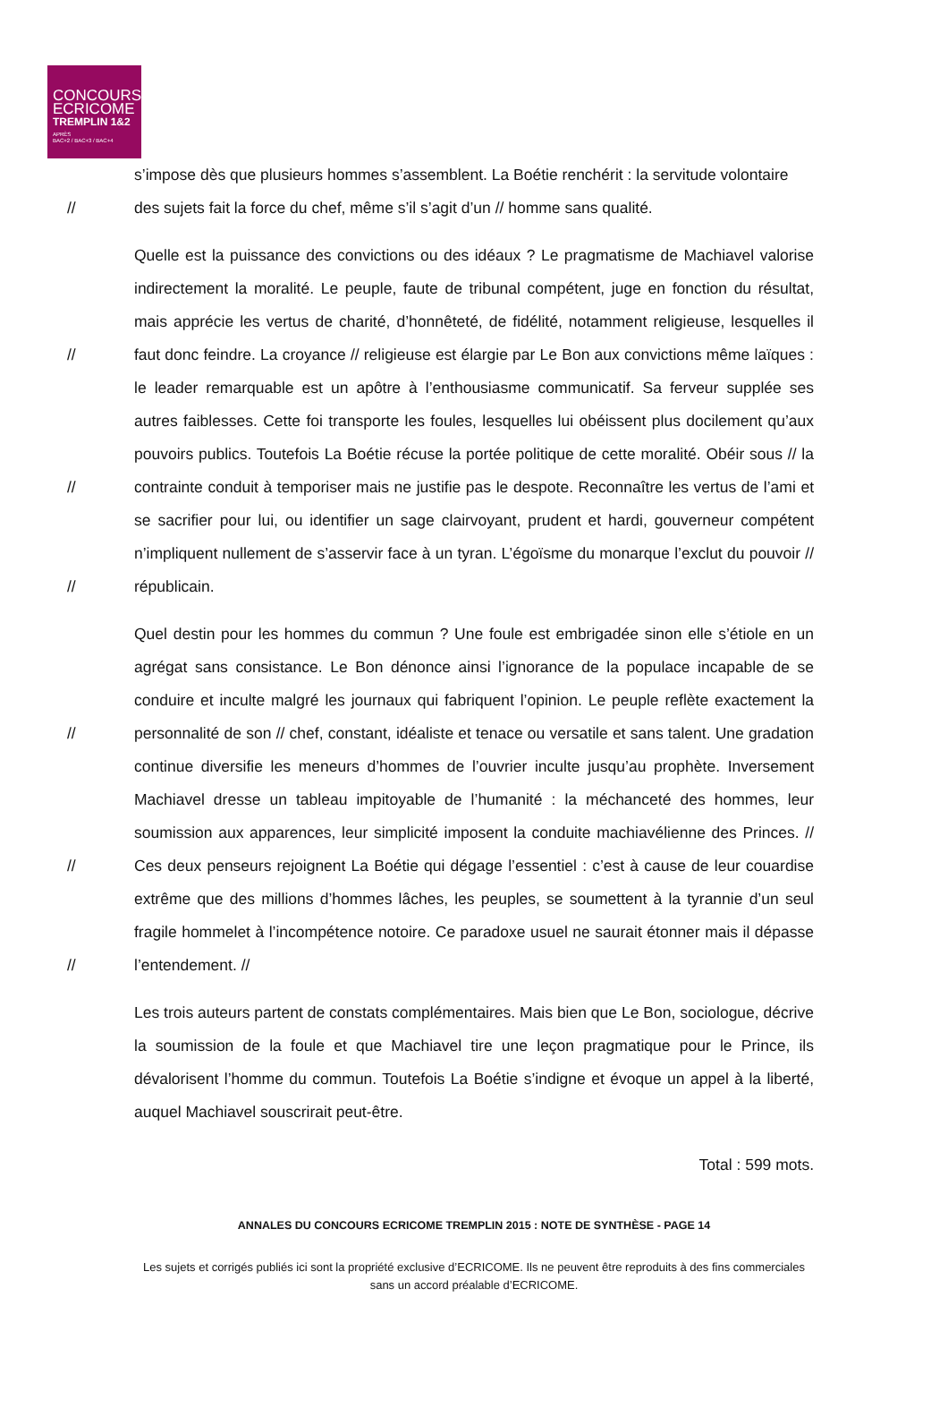CONCOURS
ECRICOME
TREMPLIN 1&2
APRÈS
BAC+2 / BAC+3 / BAC+4
s’impose dès que plusieurs hommes s’assemblent. La Boétie renchérit : la servitude volontaire
// des sujets fait la force du chef, même s’il s’agit d’un // homme sans qualité.
//
//
//
Quelle est la puissance des convictions ou des idéaux ? Le pragmatisme de Machiavel valorise indirectement la moralité. Le peuple, faute de tribunal compétent, juge en fonction du résultat, mais apprécie les vertus de charité, d’honnêteté, de fidélité, notamment religieuse, lesquelles il faut donc feindre. La croyance // religieuse est élargie par Le Bon aux convictions même laïques : le leader remarquable est un apôtre à l’enthousiasme communicatif. Sa ferveur supplée ses autres faiblesses. Cette foi transporte les foules, lesquelles lui obéissent plus docilement qu’aux pouvoirs publics. Toutefois La Boétie récuse la portée politique de cette moralité. Obéir sous // la contrainte conduit à temporiser mais ne justifie pas le despote. Reconnaître les vertus de l’ami et se sacrifier pour lui, ou identifier un sage clairvoyant, prudent et hardi, gouverneur compétent n’impliquent nullement de s’asservir face à un tyran. L’égoïsme du monarque l’exclut du pouvoir // républicain.
//
//
//
Quel destin pour les hommes du commun ? Une foule est embrigadée sinon elle s’étiole en un agrégat sans consistance. Le Bon dénonce ainsi l’ignorance de la populace incapable de se conduire et inculte malgré les journaux qui fabriquent l’opinion. Le peuple reflète exactement la personnalité de son // chef, constant, idéaliste et tenace ou versatile et sans talent. Une gradation continue diversifie les meneurs d’hommes de l’ouvrier inculte jusqu’au prophète. Inversement Machiavel dresse un tableau impitoyable de l’humanité : la méchanceté des hommes, leur soumission aux apparences, leur simplicité imposent la conduite machiavélienne des Princes. // Ces deux penseurs rejoignent La Boétie qui dégage l’essentiel : c’est à cause de leur couardise extrême que des millions d’hommes lâches, les peuples, se soumettent à la tyrannie d’un seul fragile hommelet à l’incompétence notoire. Ce paradoxe usuel ne saurait étonner mais il dépasse l’entendement. //
Les trois auteurs partent de constats complémentaires. Mais bien que Le Bon, sociologue, décrive la soumission de la foule et que Machiavel tire une leçon pragmatique pour le Prince, ils dévalorisent l’homme du commun. Toutefois La Boétie s’indigne et évoque un appel à la liberté, auquel Machiavel souscrirait peut-être.
Total : 599 mots.
ANNALES DU CONCOURS ECRICOME TREMPLIN 2015 : NOTE DE SYNTHÈSE - PAGE 14
Les sujets et corrigés publiés ici sont la propriété exclusive d’ECRICOME. Ils ne peuvent être reproduits à des fins commerciales sans un accord préalable d’ECRICOME.